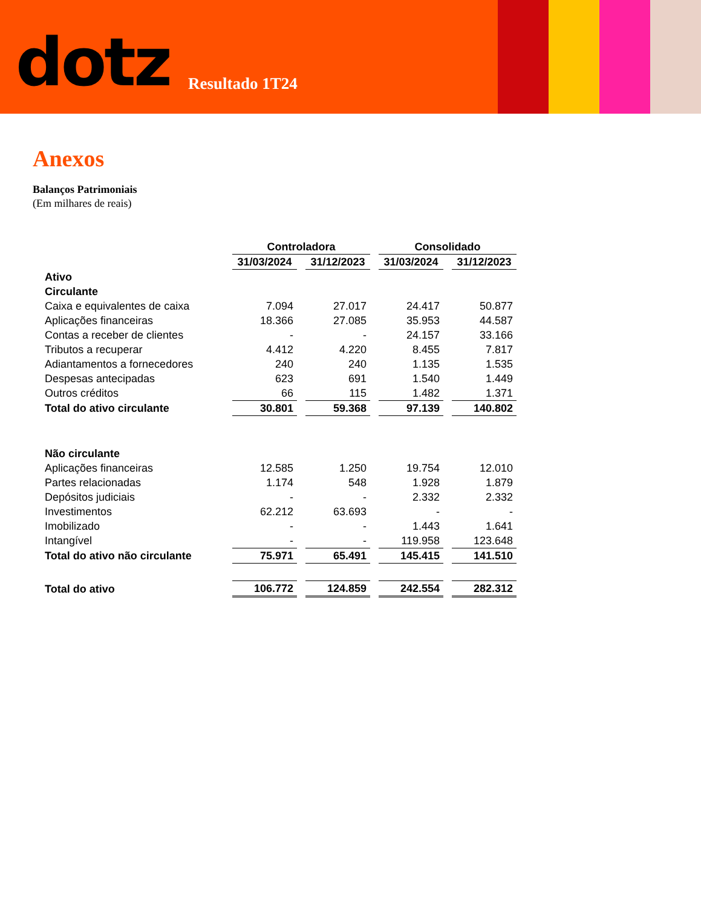dotz Resultado 1T24
Anexos
Balanços Patrimoniais
(Em milhares de reais)
| | Controladora | | Consolidado | |
| --- | --- | --- | --- | --- |
| | 31/03/2024 | 31/12/2023 | 31/03/2024 | 31/12/2023 |
| Ativo | | | | |
| Circulante | | | | |
| Caixa e equivalentes de caixa | 7.094 | 27.017 | 24.417 | 50.877 |
| Aplicações financeiras | 18.366 | 27.085 | 35.953 | 44.587 |
| Contas a receber de clientes | - | - | 24.157 | 33.166 |
| Tributos a recuperar | 4.412 | 4.220 | 8.455 | 7.817 |
| Adiantamentos a fornecedores | 240 | 240 | 1.135 | 1.535 |
| Despesas antecipadas | 623 | 691 | 1.540 | 1.449 |
| Outros créditos | 66 | 115 | 1.482 | 1.371 |
| Total do ativo circulante | 30.801 | 59.368 | 97.139 | 140.802 |
| Não circulante | | | | |
| Aplicações financeiras | 12.585 | 1.250 | 19.754 | 12.010 |
| Partes relacionadas | 1.174 | 548 | 1.928 | 1.879 |
| Depósitos judiciais | - | - | 2.332 | 2.332 |
| Investimentos | 62.212 | 63.693 | - | - |
| Imobilizado | - | - | 1.443 | 1.641 |
| Intangível | - | - | 119.958 | 123.648 |
| Total do ativo não circulante | 75.971 | 65.491 | 145.415 | 141.510 |
| Total do ativo | 106.772 | 124.859 | 242.554 | 282.312 |